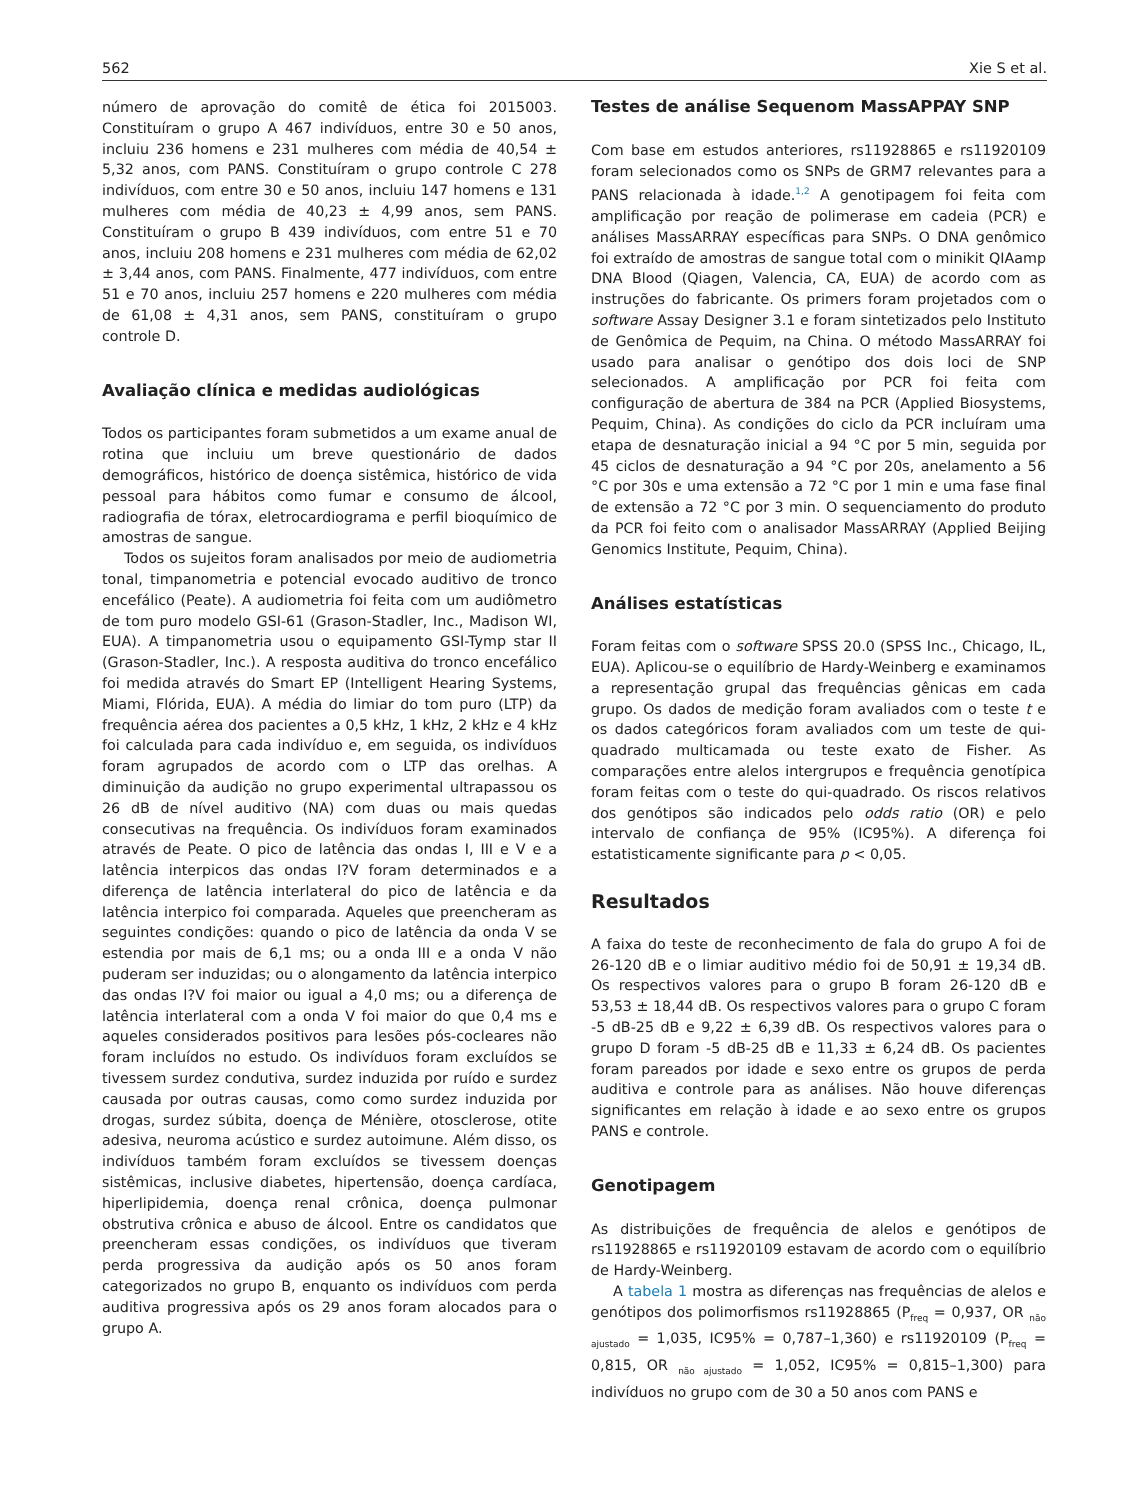562 Xie S et al.
número de aprovação do comitê de ética foi 2015003. Constituíram o grupo A 467 indivíduos, entre 30 e 50 anos, incluiu 236 homens e 231 mulheres com média de 40,54 ± 5,32 anos, com PANS. Constituíram o grupo controle C 278 indivíduos, com entre 30 e 50 anos, incluiu 147 homens e 131 mulheres com média de 40,23 ± 4,99 anos, sem PANS. Constituíram o grupo B 439 indivíduos, com entre 51 e 70 anos, incluiu 208 homens e 231 mulheres com média de 62,02 ± 3,44 anos, com PANS. Finalmente, 477 indivíduos, com entre 51 e 70 anos, incluiu 257 homens e 220 mulheres com média de 61,08 ± 4,31 anos, sem PANS, constituíram o grupo controle D.
Avaliação clínica e medidas audiológicas
Todos os participantes foram submetidos a um exame anual de rotina que incluiu um breve questionário de dados demográficos, histórico de doença sistêmica, histórico de vida pessoal para hábitos como fumar e consumo de álcool, radiografia de tórax, eletrocardiograma e perfil bioquímico de amostras de sangue.
Todos os sujeitos foram analisados por meio de audiometria tonal, timpanometria e potencial evocado auditivo de tronco encefálico (Peate). A audiometria foi feita com um audiômetro de tom puro modelo GSI-61 (Grason-Stadler, Inc., Madison WI, EUA). A timpanometria usou o equipamento GSI-Tymp star II (Grason-Stadler, Inc.). A resposta auditiva do tronco encefálico foi medida através do Smart EP (Intelligent Hearing Systems, Miami, Flórida, EUA). A média do limiar do tom puro (LTP) da frequência aérea dos pacientes a 0,5 kHz, 1 kHz, 2 kHz e 4 kHz foi calculada para cada indivíduo e, em seguida, os indivíduos foram agrupados de acordo com o LTP das orelhas. A diminuição da audição no grupo experimental ultrapassou os 26 dB de nível auditivo (NA) com duas ou mais quedas consecutivas na frequência. Os indivíduos foram examinados através de Peate. O pico de latência das ondas I, III e V e a latência interpicos das ondas I?V foram determinados e a diferença de latência interlateral do pico de latência e da latência interpico foi comparada. Aqueles que preencheram as seguintes condições: quando o pico de latência da onda V se estendia por mais de 6,1 ms; ou a onda III e a onda V não puderam ser induzidas; ou o alongamento da latência interpico das ondas I?V foi maior ou igual a 4,0 ms; ou a diferença de latência interlateral com a onda V foi maior do que 0,4 ms e aqueles considerados positivos para lesões pós-cocleares não foram incluídos no estudo. Os indivíduos foram excluídos se tivessem surdez condutiva, surdez induzida por ruído e surdez causada por outras causas, como como surdez induzida por drogas, surdez súbita, doença de Ménière, otosclerose, otite adesiva, neuroma acústico e surdez autoimune. Além disso, os indivíduos também foram excluídos se tivessem doenças sistêmicas, inclusive diabetes, hipertensão, doença cardíaca, hiperlipidemia, doença renal crônica, doença pulmonar obstrutiva crônica e abuso de álcool. Entre os candidatos que preencheram essas condições, os indivíduos que tiveram perda progressiva da audição após os 50 anos foram categorizados no grupo B, enquanto os indivíduos com perda auditiva progressiva após os 29 anos foram alocados para o grupo A.
Testes de análise Sequenom MassAPPAY SNP
Com base em estudos anteriores, rs11928865 e rs11920109 foram selecionados como os SNPs de GRM7 relevantes para a PANS relacionada à idade.<sup>1,2</sup> A genotipagem foi feita com amplificação por reação de polimerase em cadeia (PCR) e análises MassARRAY específicas para SNPs. O DNA genômico foi extraído de amostras de sangue total com o minikit QIAamp DNA Blood (Qiagen, Valencia, CA, EUA) de acordo com as instruções do fabricante. Os primers foram projetados com o software Assay Designer 3.1 e foram sintetizados pelo Instituto de Genômica de Pequim, na China. O método MassARRAY foi usado para analisar o genótipo dos dois loci de SNP selecionados. A amplificação por PCR foi feita com configuração de abertura de 384 na PCR (Applied Biosystems, Pequim, China). As condições do ciclo da PCR incluíram uma etapa de desnaturação inicial a 94 °C por 5 min, seguida por 45 ciclos de desnaturação a 94 °C por 20s, anelamento a 56 °C por 30s e uma extensão a 72 °C por 1 min e uma fase final de extensão a 72 °C por 3 min. O sequenciamento do produto da PCR foi feito com o analisador MassARRAY (Applied Beijing Genomics Institute, Pequim, China).
Análises estatísticas
Foram feitas com o software SPSS 20.0 (SPSS Inc., Chicago, IL, EUA). Aplicou-se o equilíbrio de Hardy-Weinberg e examinamos a representação grupal das frequências gênicas em cada grupo. Os dados de medição foram avaliados com o teste t e os dados categóricos foram avaliados com um teste de qui-quadrado multicamada ou teste exato de Fisher. As comparações entre alelos intergrupos e frequência genotípica foram feitas com o teste do qui-quadrado. Os riscos relativos dos genótipos são indicados pelo odds ratio (OR) e pelo intervalo de confiança de 95% (IC95%). A diferença foi estatisticamente significante para p < 0,05.
Resultados
A faixa do teste de reconhecimento de fala do grupo A foi de 26-120 dB e o limiar auditivo médio foi de 50,91 ± 19,34 dB. Os respectivos valores para o grupo B foram 26-120 dB e 53,53 ± 18,44 dB. Os respectivos valores para o grupo C foram -5 dB-25 dB e 9,22 ± 6,39 dB. Os respectivos valores para o grupo D foram -5 dB-25 dB e 11,33 ± 6,24 dB. Os pacientes foram pareados por idade e sexo entre os grupos de perda auditiva e controle para as análises. Não houve diferenças significantes em relação à idade e ao sexo entre os grupos PANS e controle.
Genotipagem
As distribuições de frequência de alelos e genótipos de rs11928865 e rs11920109 estavam de acordo com o equilíbrio de Hardy-Weinberg.
A tabela 1 mostra as diferenças nas frequências de alelos e genótipos dos polimorfismos rs11928865 (P<sub>freq</sub> = 0,937, OR <sub>não ajustado</sub> = 1,035, IC95% = 0,787–1,360) e rs11920109 (P<sub>freq</sub> = 0,815, OR <sub>não ajustado</sub> = 1,052, IC95% = 0,815–1,300) para indivíduos no grupo com de 30 a 50 anos com PANS e